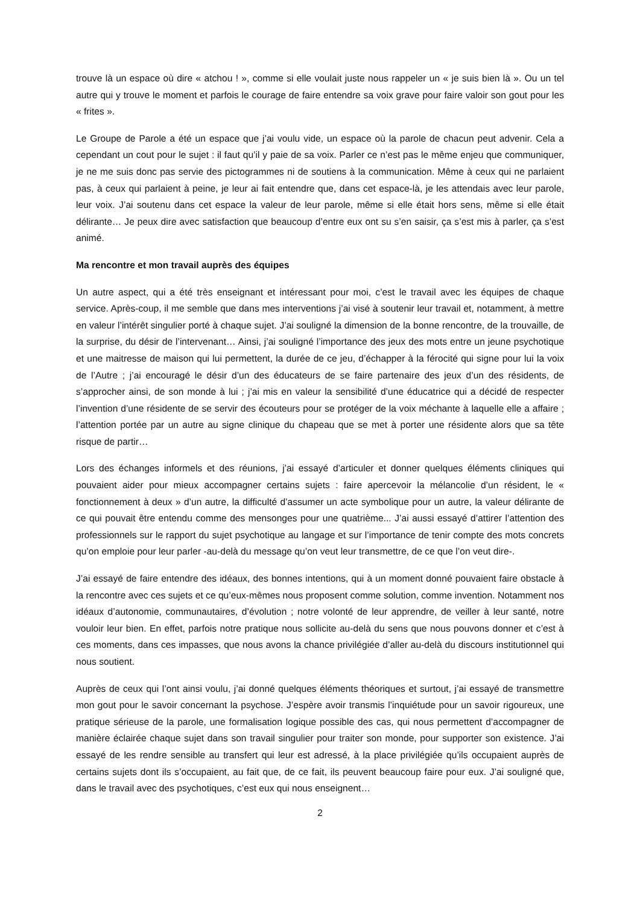trouve là un espace où dire « atchou ! », comme si elle voulait juste nous rappeler un « je suis bien là ». Ou un tel autre qui y trouve le moment et parfois le courage de faire entendre sa voix grave pour faire valoir son gout pour les « frites ».
Le Groupe de Parole a été un espace que j’ai voulu vide, un espace où la parole de chacun peut advenir. Cela a cependant un cout pour le sujet : il faut qu’il y paie de sa voix. Parler ce n’est pas le même enjeu que communiquer, je ne me suis donc pas servie des pictogrammes ni de soutiens à la communication. Même à ceux qui ne parlaient pas, à ceux qui parlaient à peine, je leur ai fait entendre que, dans cet espace-là, je les attendais avec leur parole, leur voix. J’ai soutenu dans cet espace la valeur de leur parole, même si elle était hors sens, même si elle était délirante… Je peux dire avec satisfaction que beaucoup d’entre eux ont su s’en saisir, ça s’est mis à parler, ça s’est animé.
Ma rencontre et mon travail auprès des équipes
Un autre aspect, qui a été très enseignant et intéressant pour moi, c’est le travail avec les équipes de chaque service. Après-coup, il me semble que dans mes interventions j’ai visé à soutenir leur travail et, notamment, à mettre en valeur l’intérêt singulier porté à chaque sujet. J’ai souligné la dimension de la bonne rencontre, de la trouvaille, de la surprise, du désir de l’intervenant… Ainsi, j’ai souligné l’importance des jeux des mots entre un jeune psychotique et une maitresse de maison qui lui permettent, la durée de ce jeu, d’échapper à la férocité qui signe pour lui la voix de l’Autre ; j’ai encouragé le désir d’un des éducateurs de se faire partenaire des jeux d’un des résidents, de s’approcher ainsi, de son monde à lui ; j’ai mis en valeur la sensibilité d’une éducatrice qui a décidé de respecter l’invention d’une résidente de se servir des écouteurs pour se protéger de la voix méchante à laquelle elle a affaire ; l’attention portée par un autre au signe clinique du chapeau que se met à porter une résidente alors que sa tête risque de partir…
Lors des échanges informels et des réunions, j’ai essayé d’articuler et donner quelques éléments cliniques qui pouvaient aider pour mieux accompagner certains sujets : faire apercevoir la mélancolie d’un résident, le « fonctionnement à deux » d’un autre, la difficulté d’assumer un acte symbolique pour un autre, la valeur délirante de ce qui pouvait être entendu comme des mensonges pour une quatrième... J’ai aussi essayé d’attirer l’attention des professionnels sur le rapport du sujet psychotique au langage et sur l’importance de tenir compte des mots concrets qu’on emploie pour leur parler -au-delà du message qu’on veut leur transmettre, de ce que l’on veut dire-.
J’ai essayé de faire entendre des idéaux, des bonnes intentions, qui à un moment donné pouvaient faire obstacle à la rencontre avec ces sujets et ce qu’eux-mêmes nous proposent comme solution, comme invention. Notamment nos idéaux d’autonomie, communautaires, d’évolution ; notre volonté de leur apprendre, de veiller à leur santé, notre vouloir leur bien. En effet, parfois notre pratique nous sollicite au-delà du sens que nous pouvons donner et c’est à ces moments, dans ces impasses, que nous avons la chance privilégiée d’aller au-delà du discours institutionnel qui nous soutient.
Auprès de ceux qui l’ont ainsi voulu, j’ai donné quelques éléments théoriques et surtout, j’ai essayé de transmettre mon gout pour le savoir concernant la psychose. J’espère avoir transmis l’inquiétude pour un savoir rigoureux, une pratique sérieuse de la parole, une formalisation logique possible des cas, qui nous permettent d’accompagner de manière éclairée chaque sujet dans son travail singulier pour traiter son monde, pour supporter son existence. J’ai essayé de les rendre sensible au transfert qui leur est adressé, à la place privilégiée qu’ils occupaient auprès de certains sujets dont ils s’occupaient, au fait que, de ce fait, ils peuvent beaucoup faire pour eux. J’ai souligné que, dans le travail avec des psychotiques, c’est eux qui nous enseignent…
2